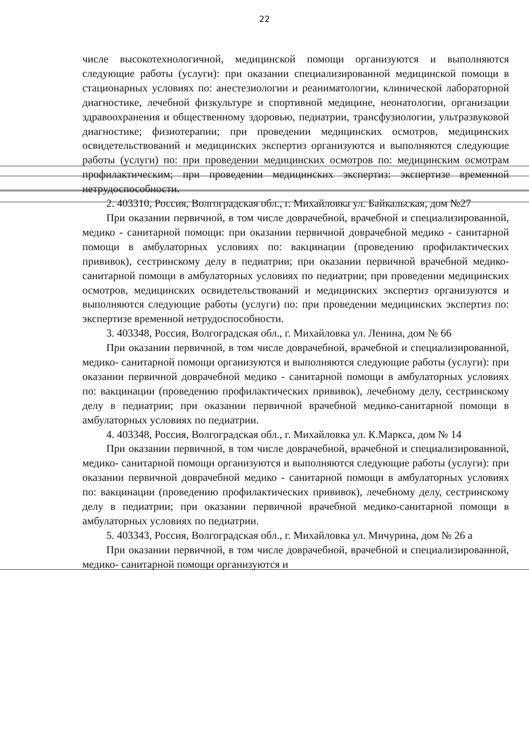22
числе высокотехнологичной, медицинской помощи организуются и выполняются следующие работы (услуги): при оказании специализированной медицинской помощи в стационарных условиях по: анестезиологии и реаниматологии, клинической лабораторной диагностике, лечебной физкультуре и спортивной медицине, неонатологии, организации здравоохранения и общественному здоровью, педиатрии, трансфузиологии, ультразвуковой диагностике; физиотерапии; при проведении медицинских осмотров, медицинских освидетельствований и медицинских экспертиз организуются и выполняются следующие работы (услуги) по: при проведении медицинских осмотров по: медицинским осмотрам профилактическим; при проведении медицинских экспертиз: экспертизе временной нетрудоспособности.
2. 403310, Россия, Волгоградская обл., г. Михайловка ул. Байкальская, дом №27
При оказании первичной, в том числе доврачебной, врачебной и специализированной, медико - санитарной помощи: при оказании первичной доврачебной медико - санитарной помощи в амбулаторных условиях по: вакцинации (проведению профилактических прививок), сестринскому делу в педиатрии; при оказании первичной врачебной медико-санитарной помощи в амбулаторных условиях по педиатрии; при проведении медицинских осмотров, медицинских освидетельствований и медицинских экспертиз организуются и выполняются следующие работы (услуги) по: при проведении медицинских экспертиз по: экспертизе временной нетрудоспособности.
3. 403348, Россия, Волгоградская обл., г. Михайловка ул. Ленина, дом № 66
При оказании первичной, в том числе доврачебной, врачебной и специализированной, медико- санитарной помощи организуются и выполняются следующие работы (услуги): при оказании первичной доврачебной медико - санитарной помощи в амбулаторных условиях по: вакцинации (проведению профилактических прививок), лечебному делу, сестринскому делу в педиатрии; при оказании первичной врачебной медико-санитарной помощи в амбулаторных условиях по педиатрии.
4. 403348, Россия, Волгоградская обл., г. Михайловка ул. К.Маркса, дом № 14
При оказании первичной, в том числе доврачебной, врачебной и специализированной, медико- санитарной помощи организуются и выполняются следующие работы (услуги): при оказании первичной доврачебной медико - санитарной помощи в амбулаторных условиях по: вакцинации (проведению профилактических прививок), лечебному делу, сестринскому делу в педиатрии; при оказании первичной врачебной медико-санитарной помощи в амбулаторных условиях по педиатрии.
5. 403343, Россия, Волгоградская обл., г. Михайловка ул. Мичурина, дом № 26 а
При оказании первичной, в том числе доврачебной, врачебной и специализированной, медико- санитарной помощи организуются и